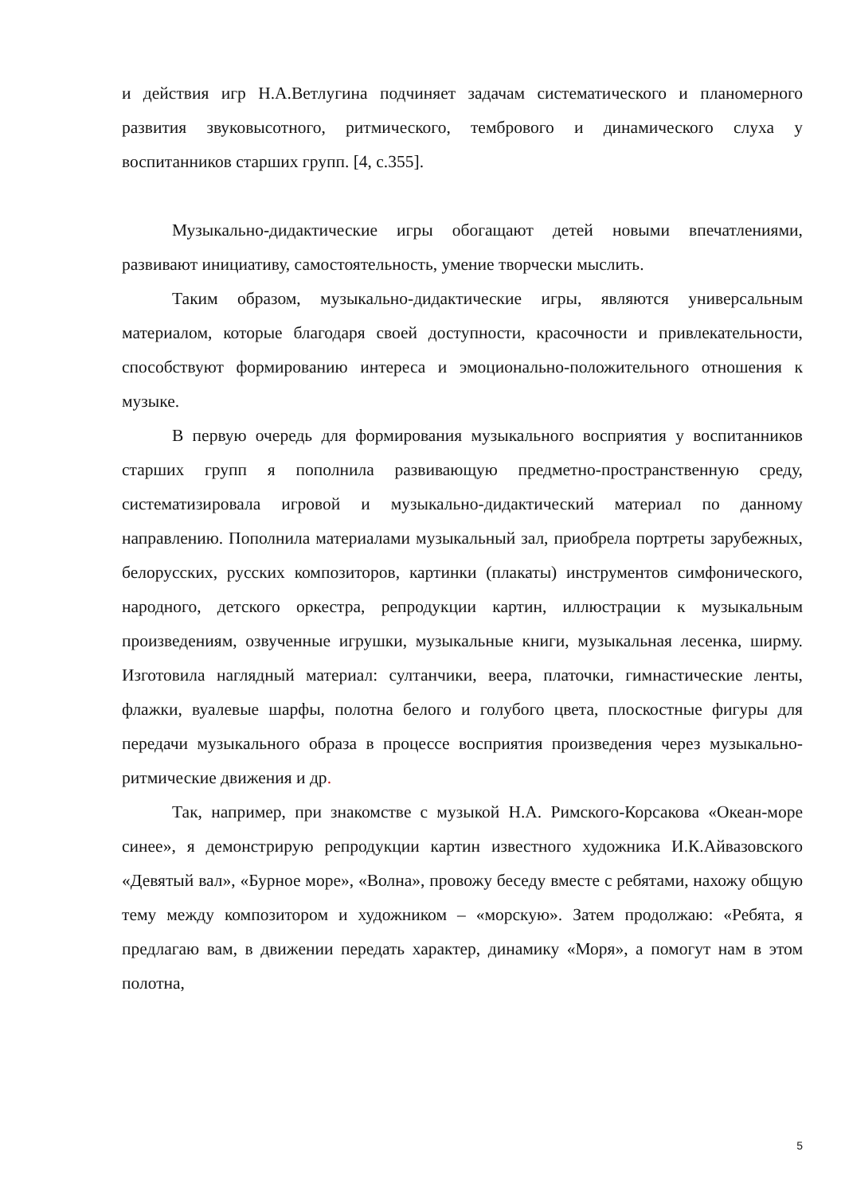и действия игр Н.А.Ветлугина подчиняет задачам систематического и планомерного развития звуковысотного, ритмического, тембрового и динамического слуха у воспитанников старших групп. [4, с.355].
Музыкально-дидактические игры обогащают детей новыми впечатлениями, развивают инициативу, самостоятельность, умение творчески мыслить.
Таким образом, музыкально-дидактические игры, являются универсальным материалом, которые благодаря своей доступности, красочности и привлекательности, способствуют формированию интереса и эмоционально-положительного отношения к музыке.
В первую очередь для формирования музыкального восприятия у воспитанников старших групп я пополнила развивающую предметно-пространственную среду, систематизировала игровой и музыкально-дидактический материал по данному направлению. Пополнила материалами музыкальный зал, приобрела портреты зарубежных, белорусских, русских композиторов, картинки (плакаты) инструментов симфонического, народного, детского оркестра, репродукции картин, иллюстрации к музыкальным произведениям, озвученные игрушки, музыкальные книги, музыкальная лесенка, ширму. Изготовила наглядный материал: султанчики, веера, платочки, гимнастические ленты, флажки, вуалевые шарфы, полотна белого и голубого цвета, плоскостные фигуры для передачи музыкального образа в процессе восприятия произведения через музыкально-ритмические движения и др.
Так, например, при знакомстве с музыкой Н.А. Римского-Корсакова «Океан-море синее», я демонстрирую репродукции картин известного художника И.К.Айвазовского «Девятый вал», «Бурное море», «Волна», провожу беседу вместе с ребятами, нахожу общую тему между композитором и художником – «морскую». Затем продолжаю: «Ребята, я предлагаю вам, в движении передать характер, динамику «Моря», а помогут нам в этом полотна,
5